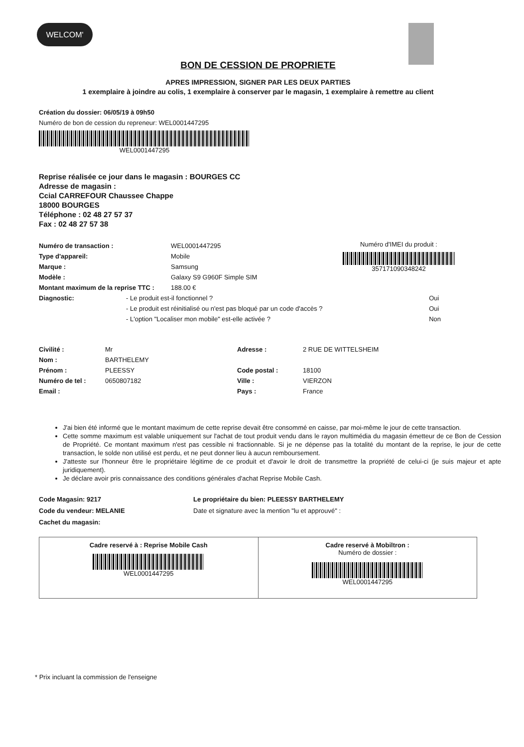WELCOM'
BON DE CESSION DE PROPRIETE
APRES IMPRESSION, SIGNER PAR LES DEUX PARTIES
1 exemplaire à joindre au colis, 1 exemplaire à conserver par le magasin, 1 exemplaire à remettre au client
Création du dossier: 06/05/19 à 09h50
Numéro de bon de cession du repreneur: WEL0001447295
WEL0001447295
Reprise réalisée ce jour dans le magasin : BOURGES CC
Adresse de magasin :
Ccial CARREFOUR Chaussee Chappe
18000 BOURGES
Téléphone : 02 48 27 57 37
Fax : 02 48 27 57 38
| Numéro de transaction : | WEL0001447295 |
| Type d'appareil: | Mobile |
| Marque : | Samsung |
| Modèle : | Galaxy S9 G960F Simple SIM |
| Montant maximum de la reprise TTC : | 188.00 € |
Numéro d'IMEI du produit :
357171090348242
| Diagnostic: | - Le produit est-il fonctionnel ? | Oui |
| | - Le produit est réinitialisé ou n'est pas bloqué par un code d'accès ? | Oui |
| | - L'option "Localiser mon mobile" est-elle activée ? | Non |
| Civilité : | Mr | Adresse : | 2 RUE DE WITTELSHEIM |
| Nom : | BARTHELEMY | | |
| Prénom : | PLEESSY | Code postal : | 18100 |
| Numéro de tel : | 0650807182 | Ville : | VIERZON |
| Email : | | Pays : | France |
J'ai bien été informé que le montant maximum de cette reprise devait être consommé en caisse, par moi-même le jour de cette transaction.
Cette somme maximum est valable uniquement sur l'achat de tout produit vendu dans le rayon multimédia du magasin émetteur de ce Bon de Cession de Propriété. Ce montant maximum n'est pas cessible ni fractionnable. Si je ne dépense pas la totalité du montant de la reprise, le jour de cette transaction, le solde non utilisé est perdu, et ne peut donner lieu à aucun remboursement.
J'atteste sur l'honneur être le propriétaire légitime de ce produit et d'avoir le droit de transmettre la propriété de celui-ci (je suis majeur et apte juridiquement).
Je déclare avoir pris connaissance des conditions générales d'achat Reprise Mobile Cash.
Code Magasin: 9217
Code du vendeur: MELANIE
Cachet du magasin:
Le propriétaire du bien: PLEESSY BARTHELEMY
Date et signature avec la mention "lu et approuvé" :
Cadre reservé à : Reprise Mobile Cash
WEL0001447295
Cadre reservé à Mobiltron :
Numéro de dossier :
WEL0001447295
* Prix incluant la commission de l'enseigne